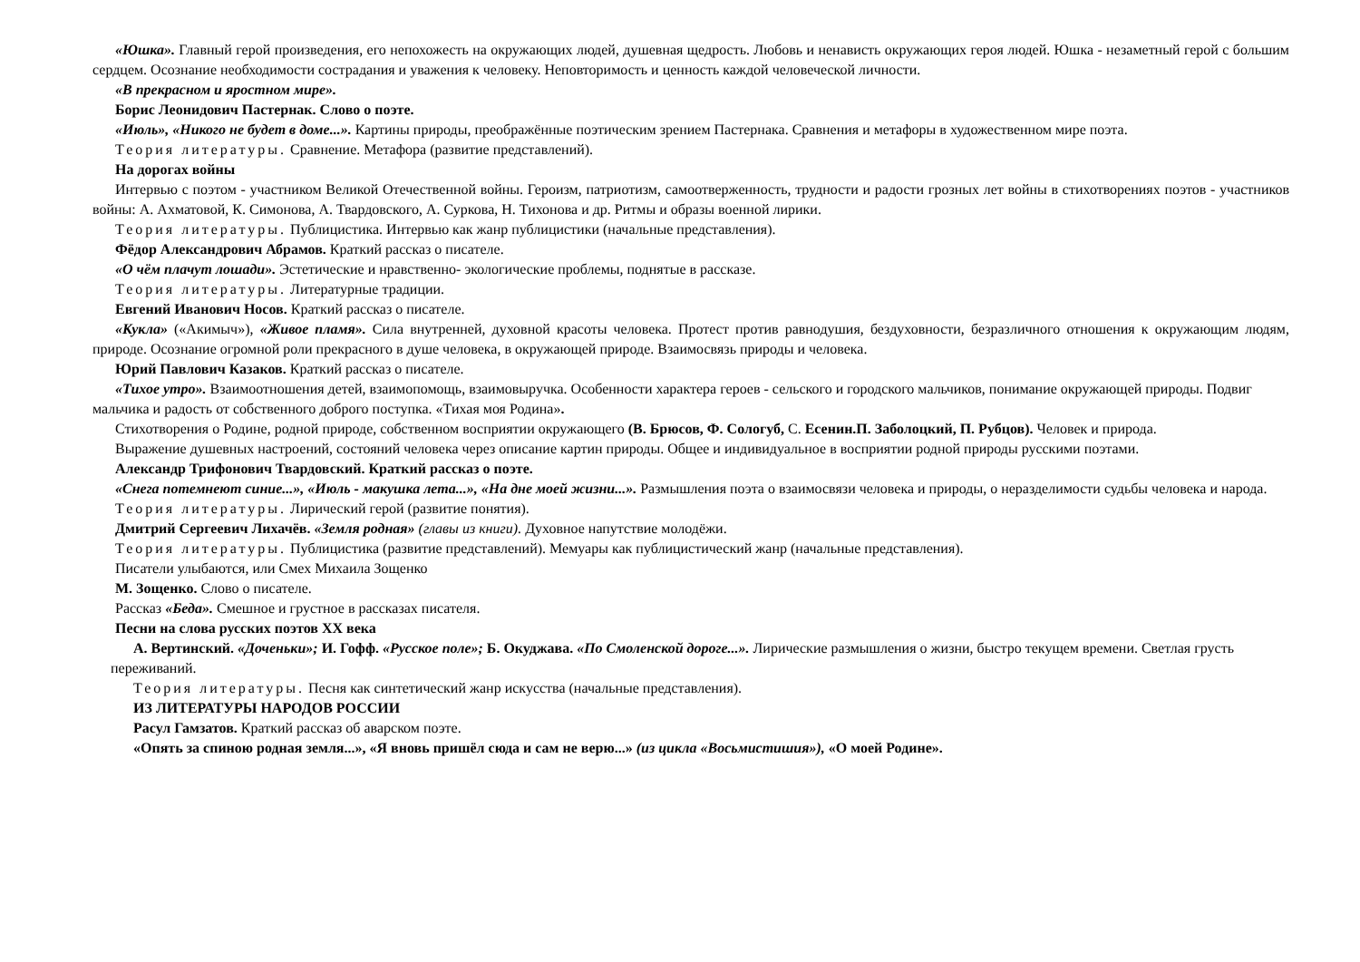«Юшка». Главный герой произведения, его непохожесть на окружающих людей, душевная щедрость. Любовь и ненависть окружающих героя людей. Юшка - незаметный герой с большим сердцем. Осознание необходимости сострадания и уважения к человеку. Неповторимость и ценность каждой человеческой личности.
«В прекрасном и яростном мире».
Борис Леонидович Пастернак. Слово о поэте.
«Июль», «Никого не будет в доме...». Картины природы, преображённые поэтическим зрением Пастернака. Сравнения и метафоры в художественном мире поэта.
Теория литературы. Сравнение. Метафора (развитие представлений).
На дорогах войны
Интервью с поэтом - участником Великой Отечественной войны. Героизм, патриотизм, самоотверженность, трудности и радости грозных лет войны в стихотворениях поэтов - участников войны: А. Ахматовой, К. Симонова, А. Твардовского, А. Суркова, Н. Тихонова и др. Ритмы и образы военной лирики.
Теория литературы. Публицистика. Интервью как жанр публицистики (начальные представления).
Фёдор Александрович Абрамов. Краткий рассказ о писателе.
«О чём плачут лошади». Эстетические и нравственно- экологические проблемы, поднятые в рассказе.
Теория литературы. Литературные традиции.
Евгений Иванович Носов. Краткий рассказ о писателе.
«Кукла» («Акимыч»), «Живое пламя». Сила внутренней, духовной красоты человека. Протест против равнодушия, бездуховности, безразличного отношения к окружающим людям, природе. Осознание огромной роли прекрасного в душе человека, в окружающей природе. Взаимосвязь природы и человека.
Юрий Павлович Казаков. Краткий рассказ о писателе.
«Тихое утро». Взаимоотношения детей, взаимопомощь, взаимовыручка. Особенности характера героев - сельского и городского мальчиков, понимание окружающей природы. Подвиг мальчика и радость от собственного доброго поступка. «Тихая моя Родина».
Стихотворения о Родине, родной природе, собственном восприятии окружающего (В. Брюсов, Ф. Сологуб, С. Есенин.П. Заболоцкий, П. Рубцов). Человек и природа.
Выражение душевных настроений, состояний человека через описание картин природы. Общее и индивидуальное в восприятии родной природы русскими поэтами.
Александр Трифонович Твардовский. Краткий рассказ о поэте.
«Снега потемнеют синие...», «Июль - макушка лета...», «На дне моей жизни...». Размышления поэта о взаимосвязи человека и природы, о неразделимости судьбы человека и народа.
Теория литературы. Лирический герой (развитие понятия).
Дмитрий Сергеевич Лихачёв. «Земля родная» (главы из книги). Духовное напутствие молодёжи.
Теория литературы. Публицистика (развитие представлений). Мемуары как публицистический жанр (начальные представления).
Писатели улыбаются, или Смех Михаила Зощенко
М. Зощенко. Слово о писателе.
Рассказ «Беда». Смешное и грустное в рассказах писателя.
Песни на слова русских поэтов XX века
А. Вертинский. «Доченьки»; И. Гофф. «Русское поле»; Б. Окуджава. «По Смоленской дороге...». Лирические размышления о жизни, быстро текущем времени. Светлая грусть переживаний.
Теория литературы. Песня как синтетический жанр искусства (начальные представления).
ИЗ ЛИТЕРАТУРЫ НАРОДОВ РОССИИ
Расул Гамзатов. Краткий рассказ об аварском поэте.
«Опять за спиною родная земля...», «Я вновь пришёл сюда и сам не верю...» (из цикла «Восьмистишия»), «О моей Родине».